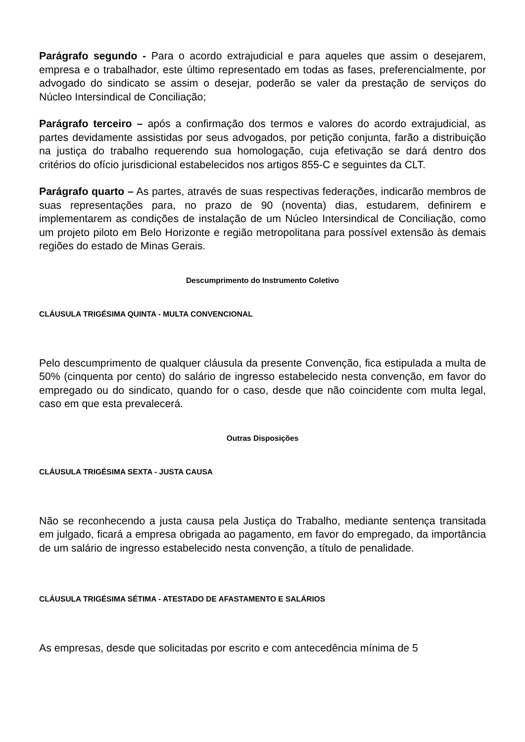Parágrafo segundo - Para o acordo extrajudicial e para aqueles que assim o desejarem, empresa e o trabalhador, este último representado em todas as fases, preferencialmente, por advogado do sindicato se assim o desejar, poderão se valer da prestação de serviços do Núcleo Intersindical de Conciliação;
Parágrafo terceiro – após a confirmação dos termos e valores do acordo extrajudicial, as partes devidamente assistidas por seus advogados, por petição conjunta, farão a distribuição na justiça do trabalho requerendo sua homologação, cuja efetivação se dará dentro dos critérios do ofício jurisdicional estabelecidos nos artigos 855-C e seguintes da CLT.
Parágrafo quarto – As partes, através de suas respectivas federações, indicarão membros de suas representações para, no prazo de 90 (noventa) dias, estudarem, definirem e implementarem as condições de instalação de um Núcleo Intersindical de Conciliação, como um projeto piloto em Belo Horizonte e região metropolitana para possível extensão às demais regiões do estado de Minas Gerais.
Descumprimento do Instrumento Coletivo
CLÁUSULA TRIGÉSIMA QUINTA - MULTA CONVENCIONAL
Pelo descumprimento de qualquer cláusula da presente Convenção, fica estipulada a multa de 50% (cinquenta por cento) do salário de ingresso estabelecido nesta convenção, em favor do empregado ou do sindicato, quando for o caso, desde que não coincidente com multa legal, caso em que esta prevalecerá.
Outras Disposições
CLÁUSULA TRIGÉSIMA SEXTA - JUSTA CAUSA
Não se reconhecendo a justa causa pela Justiça do Trabalho, mediante sentença transitada em julgado, ficará a empresa obrigada ao pagamento, em favor do empregado, da importância de um salário de ingresso estabelecido nesta convenção, a título de penalidade.
CLÁUSULA TRIGÉSIMA SÉTIMA - ATESTADO DE AFASTAMENTO E SALÁRIOS
As empresas, desde que solicitadas por escrito e com antecedência mínima de 5